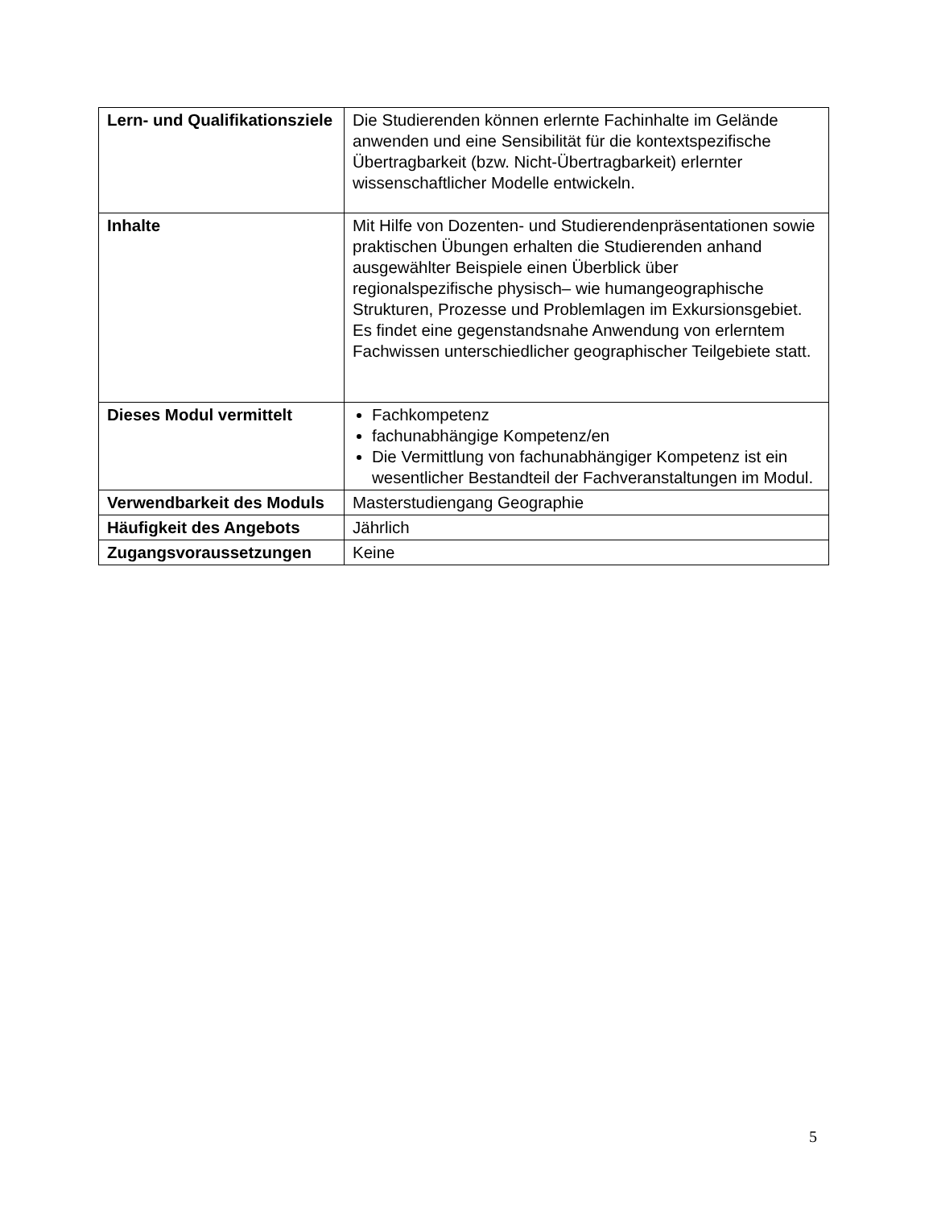| Lern- und Qualifikationsziele | Die Studierenden können erlernte Fachinhalte im Gelände anwenden und eine Sensibilität für die kontextspezifische Übertragbarkeit (bzw. Nicht-Übertragbarkeit) erlernter wissenschaftlicher Modelle entwickeln. |
| Inhalte | Mit Hilfe von Dozenten- und Studierendenpräsentationen sowie praktischen Übungen erhalten die Studierenden anhand ausgewählter Beispiele einen Überblick über regionalspezifische physisch– wie humangeographische Strukturen, Prozesse und Problemlagen im Exkursionsgebiet. Es findet eine gegenstandsnahe Anwendung von erlerntem Fachwissen unterschiedlicher geographischer Teilgebiete statt. |
| Dieses Modul vermittelt | Fachkompetenz fachunabhängige Kompetenz/en Die Vermittlung von fachunabhängiger Kompetenz ist ein wesentlicher Bestandteil der Fachveranstaltungen im Modul. |
| Verwendbarkeit des Moduls | Masterstudiengang Geographie |
| Häufigkeit des Angebots | Jährlich |
| Zugangsvoraussetzungen | Keine |
5